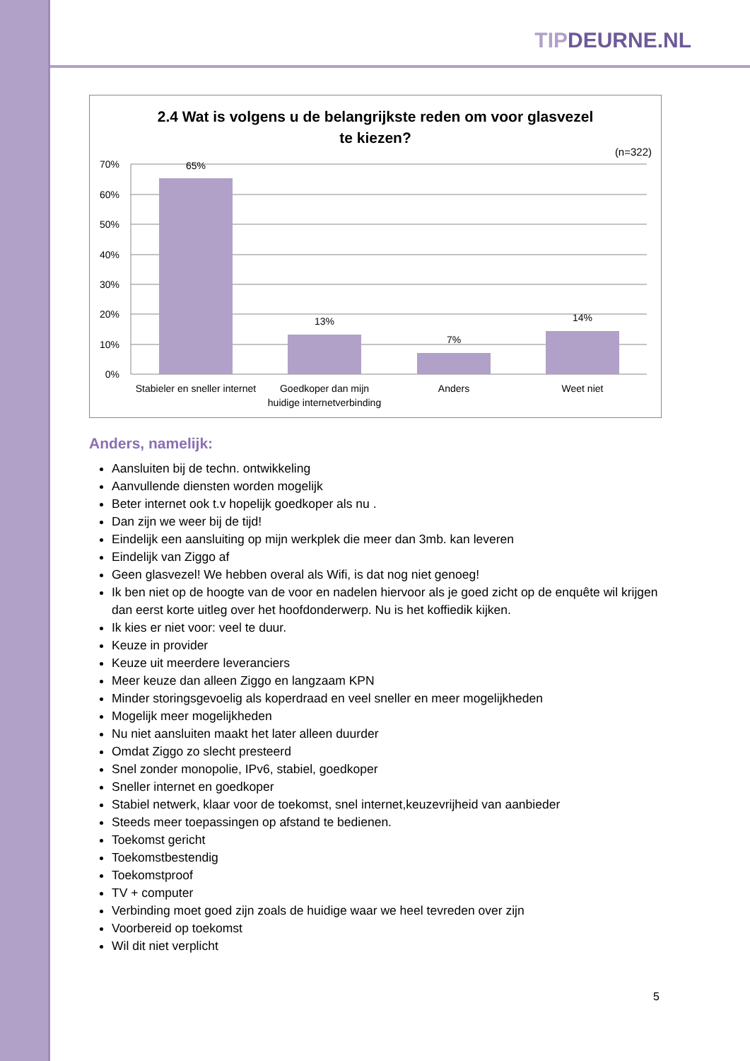TIPDEURNE.NL
2.4 Wat is volgens u de belangrijkste reden om voor glasvezel
te kiezen?
(n=322)
70%
60%
50%
40%
30%
20%
10%
0%
65%
13%
7%
14%
Stabieler en sneller internet
Goedkoper dan mijn
huidige internetverbinding
Anders
Weet niet
Anders, namelijk:
Aansluiten bij de techn. ontwikkeling
Aanvullende diensten worden mogelijk
Beter internet ook t.v hopelijk goedkoper als nu .
Dan zijn we weer bij de tijd!
Eindelijk een aansluiting op mijn werkplek die meer dan 3mb. kan leveren
Eindelijk van Ziggo af
Geen glasvezel! We hebben overal als Wifi, is dat nog niet genoeg!
Ik ben niet op de hoogte van de voor en nadelen hiervoor als je goed zicht op de enquête wil krijgen dan eerst korte uitleg over het hoofdonderwerp. Nu is het koffiedik kijken.
Ik kies er niet voor: veel te duur.
Keuze in provider
Keuze uit meerdere leveranciers
Meer keuze dan alleen Ziggo en langzaam KPN
Minder storingsgevoelig als koperdraad en veel sneller en meer mogelijkheden
Mogelijk meer mogelijkheden
Nu niet aansluiten maakt het later alleen duurder
Omdat Ziggo zo slecht presteerd
Snel zonder monopolie, IPv6, stabiel, goedkoper
Sneller internet en goedkoper
Stabiel netwerk, klaar voor de toekomst, snel internet,keuzevrijheid van aanbieder
Steeds meer toepassingen op afstand te bedienen.
Toekomst gericht
Toekomstbestendig
Toekomstproof
TV + computer
Verbinding moet goed zijn zoals de huidige waar we heel tevreden over zijn
Voorbereid op toekomst
Wil dit niet verplicht
5